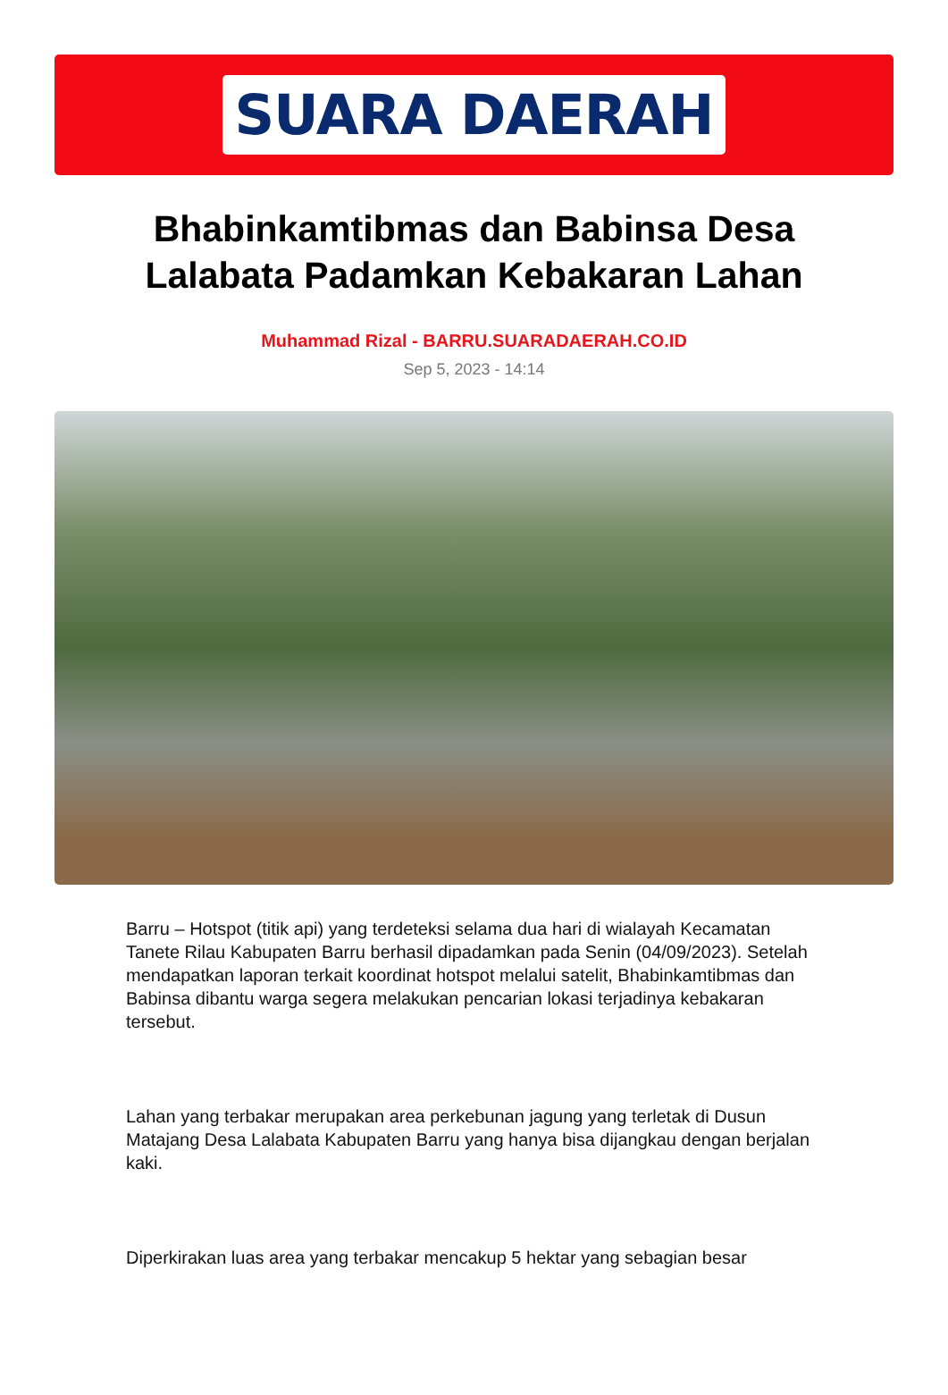SUARA DAERAH
Bhabinkamtibmas dan Babinsa Desa Lalabata Padamkan Kebakaran Lahan
Muhammad Rizal - BARRU.SUARADAERAH.CO.ID
Sep 5, 2023 - 14:14
Barru – Hotspot (titik api) yang terdeteksi selama dua hari di wialayah Kecamatan Tanete Rilau Kabupaten Barru berhasil dipadamkan pada Senin (04/09/2023). Setelah mendapatkan laporan terkait koordinat hotspot melalui satelit, Bhabinkamtibmas dan Babinsa dibantu warga segera melakukan pencarian lokasi terjadinya kebakaran tersebut.
Lahan yang terbakar merupakan area perkebunan jagung yang terletak di Dusun Matajang Desa Lalabata Kabupaten Barru yang hanya bisa dijangkau dengan berjalan kaki.
Diperkirakan luas area yang terbakar mencakup 5 hektar yang sebagian besar